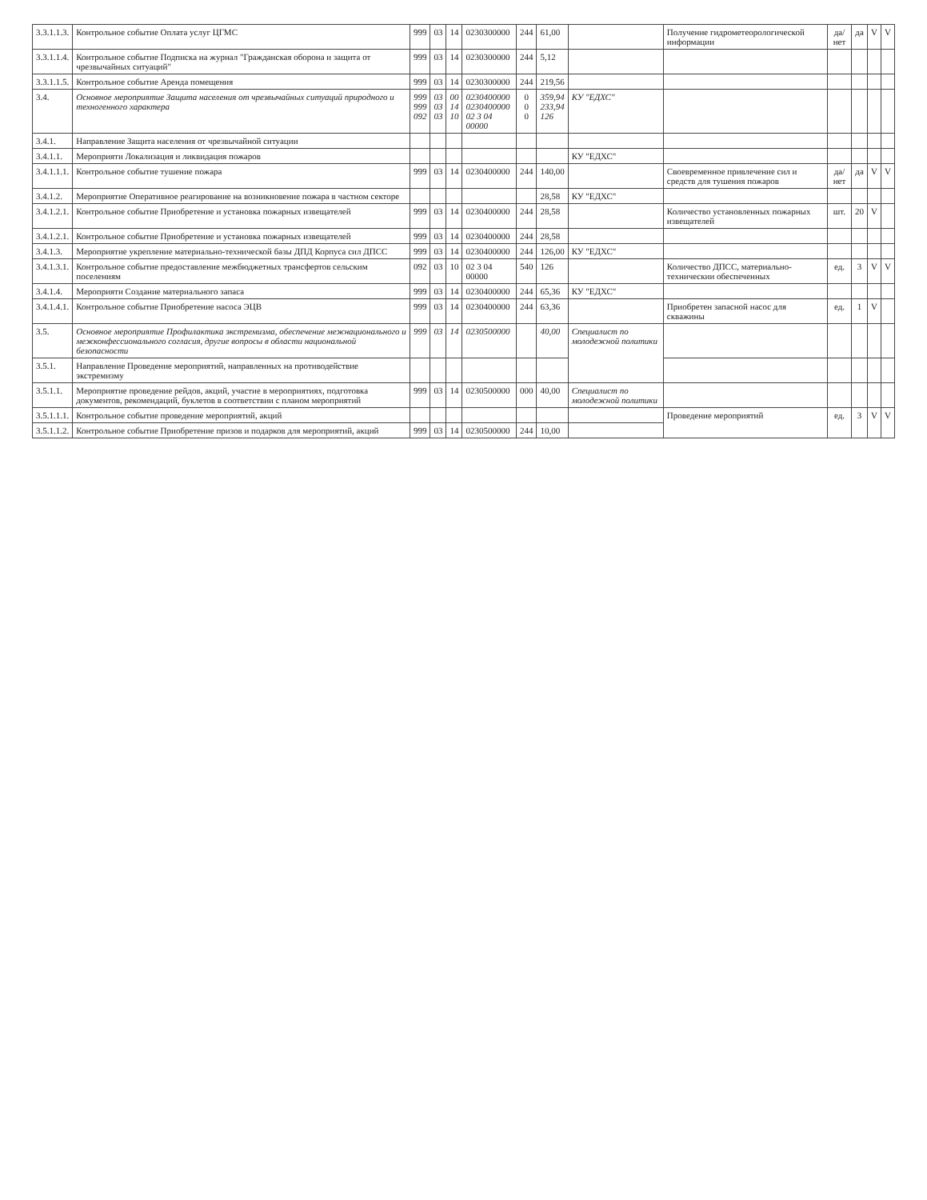| 3.3.1.1.3. | Контрольное событие Оплата услуг ЦГМС | 999 | 03 | 14 | 0230300000 | 244 | 61,00 | | Получение гидрометеорологической информации | да/нет | да | V | V |
| 3.3.1.1.4. | Контрольное событие Подписка на журнал "Гражданская оборона и защита от чрезвычайных ситуаций" | 999 | 03 | 14 | 0230300000 | 244 | 5,12 | | | | | | |
| 3.3.1.1.5. | Контрольное событие Аренда помещения | 999 | 03 | 14 | 0230300000 | 244 | 219,56 | | | | | | |
| 3.4. | Основное мероприятие Защита населения от чрезвычайных ситуаций природного и техногенного характера | 999 999 092 | 03 03 03 | 00 14 10 | 0230400000 0230400000 02 3 04 00000 | 0 0 0 | 359,94 233,94 126 | КУ "ЕДХС" | | | | | |
| 3.4.1. | Направление Защита населения от чрезвычайной ситуации | | | | | | | | | | | | |
| 3.4.1.1. | Мероприяти Локализация и ликвидация пожаров | | | | | | | КУ "ЕДХС" | | | | | |
| 3.4.1.1.1. | Контрольное событие тушение пожара | 999 | 03 | 14 | 0230400000 | 244 | 140,00 | | Своевременное привлечение сил и средств для тушения пожаров | да/нет | да | V | V |
| 3.4.1.2. | Мероприятие Оперативное реагирование на возникновение пожара в частном секторе | | | | | | 28,58 | КУ "ЕДХС" | | | | | |
| 3.4.1.2.1. | Контрольное событие Приобретение и установка пожарных извещателей | 999 | 03 | 14 | 0230400000 | 244 | 28,58 | | Количество установленных пожарных извещателей | шт. | 20 | V | |
| 3.4.1.2.1. | Контрольное событие Приобретение и установка пожарных извещателей | 999 | 03 | 14 | 0230400000 | 244 | 28,58 | | | | | | |
| 3.4.1.3. | Мероприятие укрепление материально-технической базы ДПД Корпуса сил ДПСС | 999 | 03 | 14 | 0230400000 | 244 | 126,00 | КУ "ЕДХС" | | | | | |
| 3.4.1.3.1. | Контрольное событие предоставление межбюджетных трансфертов сельским поселениям | 092 | 03 | 10 | 02 3 04 00000 | 540 | 126 | | Количество ДПСС, материально-техническии обеспеченных | ед. | 3 | V | V |
| 3.4.1.4. | Мероприяти Создание материального запаса | 999 | 03 | 14 | 0230400000 | 244 | 65,36 | КУ "ЕДХС" | | | | | |
| 3.4.1.4.1. | Контрольное событие Приобретение насоса ЭЦВ | 999 | 03 | 14 | 0230400000 | 244 | 63,36 | | Приобретен запасной насос для скважины | ед. | 1 | V | |
| 3.5. | Основное мероприятие Профилактика экстремизма, обеспечение межнационального и межконфессионального согласия, другие вопросы в области национальной безопасности | 999 | 03 | 14 | 0230500000 | | 40,00 | Специалист по молодежной политики | | | | | |
| 3.5.1. | Направление Проведение мероприятий, направленных на противодействие экстремизму | | | | | | | | | | | | |
| 3.5.1.1. | Мероприятие проведение рейдов, акций, участие в мероприятиях, подготовка документов, рекомендаций, буклетов в соответствии с планом мероприятий | 999 | 03 | 14 | 0230500000 | 000 | 40,00 | Специалист по молодежной политики | | | | | |
| 3.5.1.1.1. | Контрольное событие проведение мероприятий, акций | | | | | | | | Проведение мероприятий | ед. | 3 | V | V |
| 3.5.1.1.2. | Контрольное событие Приобретение призов и подарков для мероприятий, акций | 999 | 03 | 14 | 0230500000 | 244 | 10,00 | | | | | | |